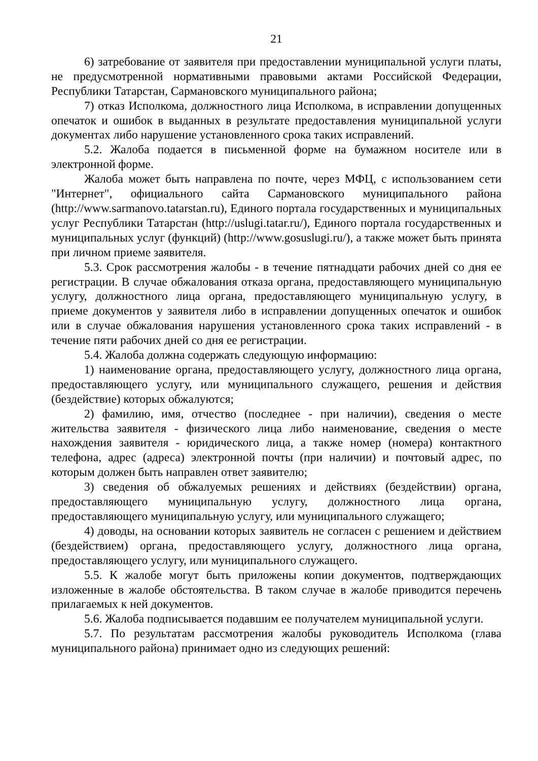21
6) затребование от заявителя при предоставлении муниципальной услуги платы, не предусмотренной нормативными правовыми актами Российской Федерации, Республики Татарстан, Сармановского муниципального района;
7) отказ Исполкома, должностного лица Исполкома, в исправлении допущенных опечаток и ошибок в выданных в результате предоставления муниципальной услуги документах либо нарушение установленного срока таких исправлений.
5.2. Жалоба подается в письменной форме на бумажном носителе или в электронной форме.
Жалоба может быть направлена по почте, через МФЦ, с использованием сети "Интернет", официального сайта Сармановского муниципального района (http://www.sarmanovo.tatarstan.ru), Единого портала государственных и муниципальных услуг Республики Татарстан (http://uslugi.tatar.ru/), Единого портала государственных и муниципальных услуг (функций) (http://www.gosuslugi.ru/), а также может быть принята при личном приеме заявителя.
5.3. Срок рассмотрения жалобы - в течение пятнадцати рабочих дней со дня ее регистрации. В случае обжалования отказа органа, предоставляющего муниципальную услугу, должностного лица органа, предоставляющего муниципальную услугу, в приеме документов у заявителя либо в исправлении допущенных опечаток и ошибок или в случае обжалования нарушения установленного срока таких исправлений - в течение пяти рабочих дней со дня ее регистрации.
5.4. Жалоба должна содержать следующую информацию:
1) наименование органа, предоставляющего услугу, должностного лица органа, предоставляющего услугу, или муниципального служащего, решения и действия (бездействие) которых обжалуются;
2) фамилию, имя, отчество (последнее - при наличии), сведения о месте жительства заявителя - физического лица либо наименование, сведения о месте нахождения заявителя - юридического лица, а также номер (номера) контактного телефона, адрес (адреса) электронной почты (при наличии) и почтовый адрес, по которым должен быть направлен ответ заявителю;
3) сведения об обжалуемых решениях и действиях (бездействии) органа, предоставляющего муниципальную услугу, должностного лица органа, предоставляющего муниципальную услугу, или муниципального служащего;
4) доводы, на основании которых заявитель не согласен с решением и действием (бездействием) органа, предоставляющего услугу, должностного лица органа, предоставляющего услугу, или муниципального служащего.
5.5. К жалобе могут быть приложены копии документов, подтверждающих изложенные в жалобе обстоятельства. В таком случае в жалобе приводится перечень прилагаемых к ней документов.
5.6. Жалоба подписывается подавшим ее получателем муниципальной услуги.
5.7. По результатам рассмотрения жалобы руководитель Исполкома (глава муниципального района) принимает одно из следующих решений: